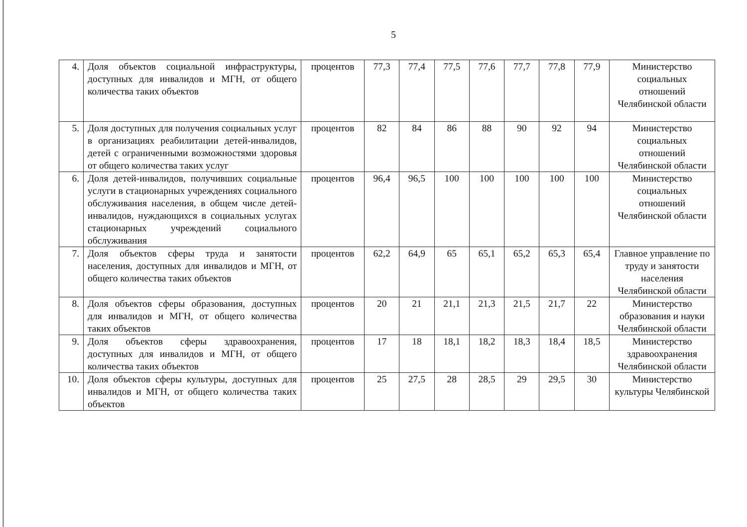5
| 4. | Доля объектов социальной инфраструктуры, доступных для инвалидов и МГН, от общего количества таких объектов | процентов | 77,3 | 77,4 | 77,5 | 77,6 | 77,7 | 77,8 | 77,9 | Министерство социальных отношений Челябинской области |
| 5. | Доля доступных для получения социальных услуг в организациях реабилитации детей-инвалидов, детей с ограниченными возможностями здоровья от общего количества таких услуг | процентов | 82 | 84 | 86 | 88 | 90 | 92 | 94 | Министерство социальных отношений Челябинской области |
| 6. | Доля детей-инвалидов, получивших социальные услуги в стационарных учреждениях социального обслуживания населения, в общем числе детей-инвалидов, нуждающихся в социальных услугах стационарных учреждений социального обслуживания | процентов | 96,4 | 96,5 | 100 | 100 | 100 | 100 | 100 | Министерство социальных отношений Челябинской области |
| 7. | Доля объектов сферы труда и занятости населения, доступных для инвалидов и МГН, от общего количества таких объектов | процентов | 62,2 | 64,9 | 65 | 65,1 | 65,2 | 65,3 | 65,4 | Главное управление по труду и занятости населения Челябинской области |
| 8. | Доля объектов сферы образования, доступных для инвалидов и МГН, от общего количества таких объектов | процентов | 20 | 21 | 21,1 | 21,3 | 21,5 | 21,7 | 22 | Министерство образования и науки Челябинской области |
| 9. | Доля объектов сферы здравоохранения, доступных для инвалидов и МГН, от общего количества таких объектов | процентов | 17 | 18 | 18,1 | 18,2 | 18,3 | 18,4 | 18,5 | Министерство здравоохранения Челябинской области |
| 10. | Доля объектов сферы культуры, доступных для инвалидов и МГН, от общего количества таких объектов | процентов | 25 | 27,5 | 28 | 28,5 | 29 | 29,5 | 30 | Министерство культуры Челябинской |